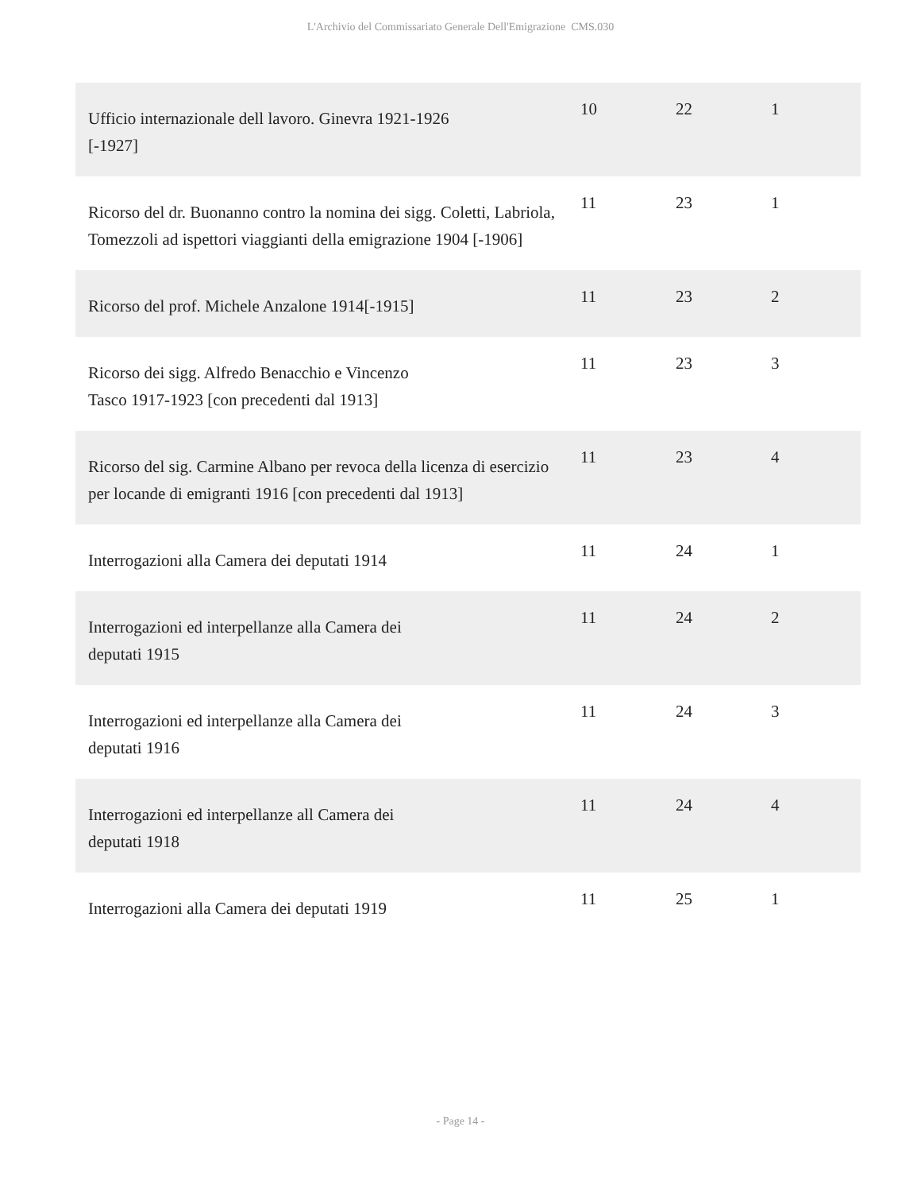L'Archivio del Commissariato Generale Dell'Emigrazione CMS.030
| Ufficio internazionale dell lavoro. Ginevra 1921-1926 [-1927] | 10 | 22 | 1 |
| Ricorso del dr. Buonanno contro la nomina dei sigg. Coletti, Labriola, Tomezzoli ad ispettori viaggianti della emigrazione 1904 [-1906] | 11 | 23 | 1 |
| Ricorso del prof. Michele Anzalone 1914[-1915] | 11 | 23 | 2 |
| Ricorso dei sigg. Alfredo Benacchio e Vincenzo Tasco 1917-1923 [con precedenti dal 1913] | 11 | 23 | 3 |
| Ricorso del sig. Carmine Albano per revoca della licenza di esercizio per locande di emigranti 1916 [con precedenti dal 1913] | 11 | 23 | 4 |
| Interrogazioni alla Camera dei deputati 1914 | 11 | 24 | 1 |
| Interrogazioni ed interpellanze alla Camera dei deputati 1915 | 11 | 24 | 2 |
| Interrogazioni ed interpellanze alla Camera dei deputati 1916 | 11 | 24 | 3 |
| Interrogazioni ed interpellanze all Camera dei deputati 1918 | 11 | 24 | 4 |
| Interrogazioni alla Camera dei deputati 1919 | 11 | 25 | 1 |
- Page 14 -